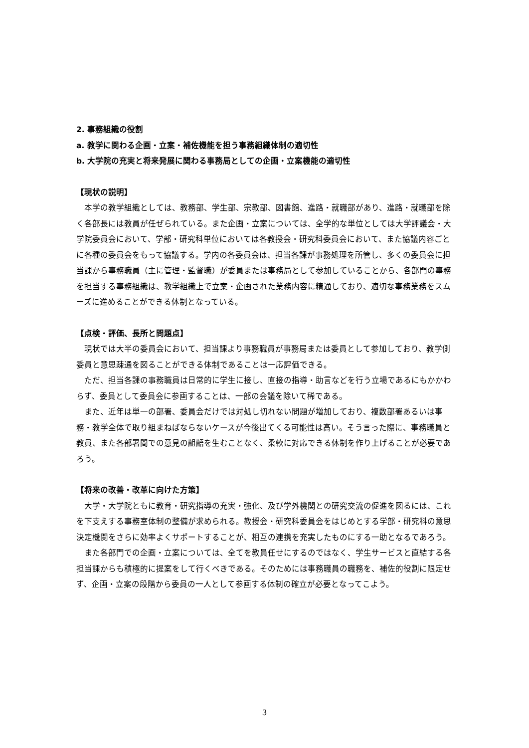2. 事務組織の役割
a. 教学に関わる企画・立案・補佐機能を担う事務組織体制の適切性
b. 大学院の充実と将来発展に関わる事務局としての企画・立案機能の適切性
【現状の説明】
本学の教学組織としては、教務部、学生部、宗教部、図書館、進路・就職部があり、進路・就職部を除く各部長には教員が任ぜられている。また企画・立案については、全学的な単位としては大学評議会・大学院委員会において、学部・研究科単位においては各教授会・研究科委員会において、また協議内容ごとに各種の委員会をもって協議する。学内の各委員会は、担当各課が事務処理を所管し、多くの委員会に担当課から事務職員（主に管理・監督職）が委員または事務局として参加していることから、各部門の事務を担当する事務組織は、教学組織上で立案・企画された業務内容に精通しており、適切な事務業務をスムーズに進めることができる体制となっている。
【点検・評価、長所と問題点】
現状では大半の委員会において、担当課より事務職員が事務局または委員として参加しており、教学側委員と意思疎通を図ることができる体制であることは一応評価できる。
ただ、担当各課の事務職員は日常的に学生に接し、直接の指導・助言などを行う立場であるにもかかわらず、委員として委員会に参画することは、一部の会議を除いて稀である。
また、近年は単一の部署、委員会だけでは対処し切れない問題が増加しており、複数部署あるいは事務・教学全体で取り組まねばならないケースが今後出てくる可能性は高い。そう言った際に、事務職員と教員、また各部署間での意見の齟齬を生むことなく、柔軟に対応できる体制を作り上げることが必要であろう。
【将来の改善・改革に向けた方策】
大学・大学院ともに教育・研究指導の充実・強化、及び学外機関との研究交流の促進を図るには、これを下支えする事務室体制の整備が求められる。教授会・研究科委員会をはじめとする学部・研究科の意思決定機関をさらに効率よくサポートすることが、相互の連携を充実したものにする一助となるであろう。
また各部門での企画・立案については、全てを教員任せにするのではなく、学生サービスと直結する各担当課からも積極的に提案をして行くべきである。そのためには事務職員の職務を、補佐的役割に限定せず、企画・立案の段階から委員の一人として参画する体制の確立が必要となってこよう。
3